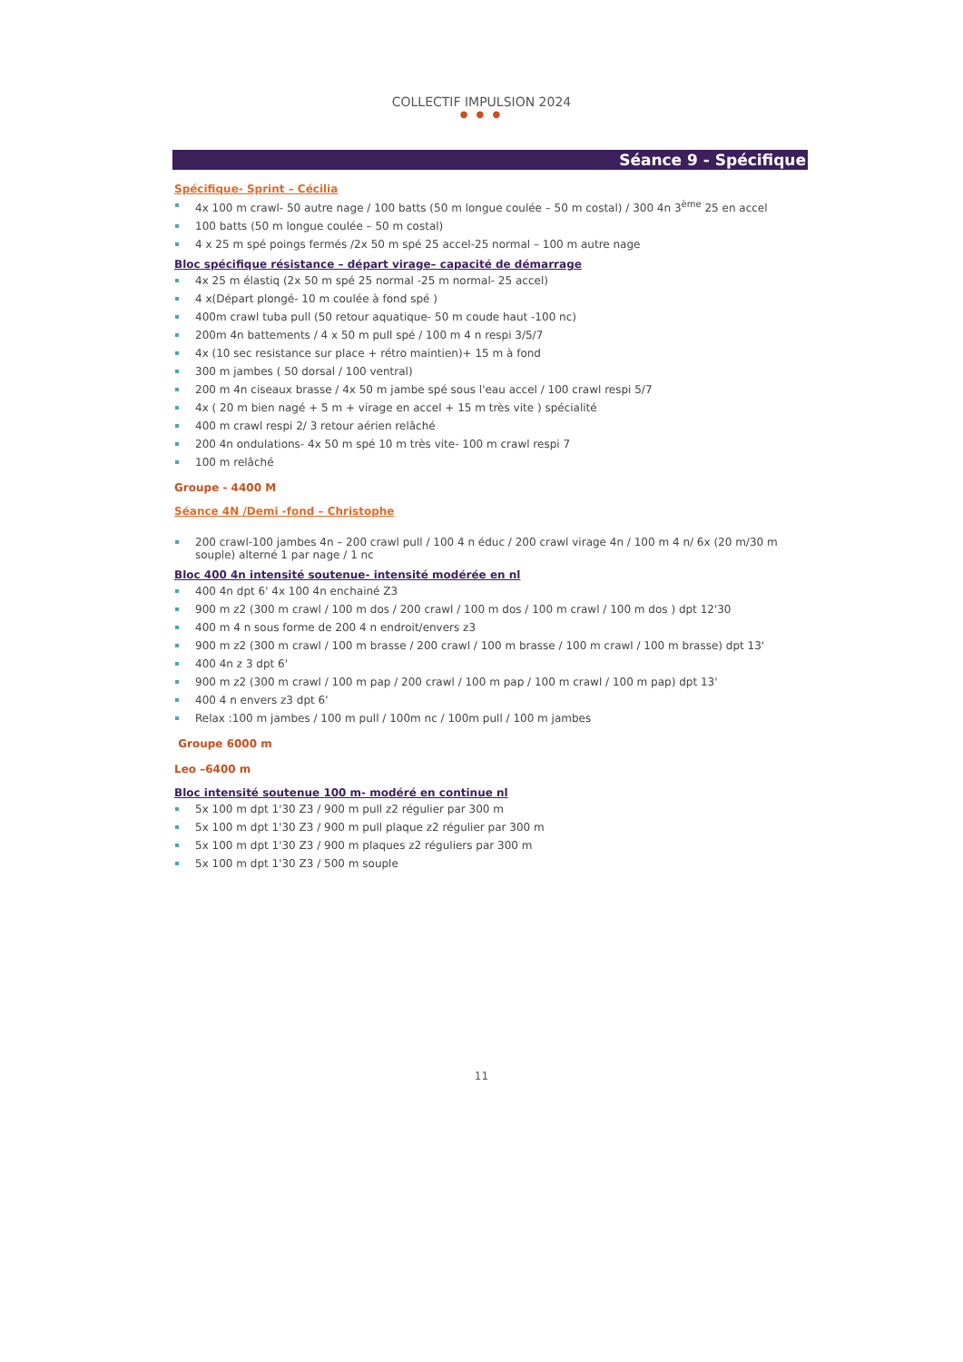COLLECTIF IMPULSION 2024
● ● ●
Séance 9 - Spécifique
Spécifique- Sprint – Cécilia
4x 100 m crawl- 50 autre nage / 100 batts (50 m longue coulée – 50 m costal) / 300 4n 3<sup>ème</sup> 25 en accel
100 batts (50 m longue coulée – 50 m costal)
4 x 25 m spé poings fermés /2x 50 m spé 25 accel-25 normal – 100 m autre nage
Bloc spécifique résistance – départ virage– capacité de démarrage
4x 25 m élastiq (2x 50 m spé 25 normal -25 m normal- 25 accel)
4 x(Départ plongé- 10 m coulée à fond spé )
400m crawl tuba pull (50 retour aquatique- 50 m coude haut -100 nc)
200m 4n battements / 4 x 50 m pull spé / 100 m 4 n respi 3/5/7
4x (10 sec resistance sur place + rétro maintien)+ 15 m à fond
300 m jambes ( 50 dorsal / 100 ventral)
200 m 4n ciseaux brasse / 4x 50 m jambe spé sous l'eau accel / 100 crawl respi 5/7
4x ( 20 m bien nagé + 5 m + virage en accel + 15 m très vite ) spécialité
400 m crawl respi 2/ 3 retour aérien relâché
200 4n ondulations- 4x 50 m spé 10 m très vite- 100 m crawl respi 7
100 m relâché
Groupe - 4400 M
Séance 4N /Demi -fond – Christophe
200 crawl-100 jambes 4n – 200 crawl pull / 100 4 n éduc / 200 crawl virage 4n / 100 m 4 n/ 6x (20 m/30 m souple) alterné 1 par nage / 1 nc
Bloc 400 4n intensité soutenue- intensité modérée en nl
400 4n dpt 6' 4x 100 4n enchainé Z3
900 m z2 (300 m crawl / 100 m dos / 200 crawl / 100 m dos / 100 m crawl / 100 m dos ) dpt 12'30
400 m 4 n sous forme de 200 4 n endroit/envers z3
900 m z2 (300 m crawl / 100 m brasse / 200 crawl / 100 m brasse / 100 m crawl / 100 m brasse) dpt 13'
400 4n z 3 dpt 6'
900 m z2 (300 m crawl / 100 m pap / 200 crawl / 100 m pap / 100 m crawl / 100 m pap) dpt 13'
400 4 n envers z3 dpt 6'
Relax :100 m jambes / 100 m pull / 100m nc / 100m pull / 100 m jambes
Groupe 6000 m
Leo –6400 m
Bloc intensité soutenue 100 m- modéré en continue nl
5x 100 m dpt 1'30 Z3 / 900 m pull z2 régulier par 300 m
5x 100 m dpt 1'30 Z3 / 900 m pull plaque z2 régulier par 300 m
5x 100 m dpt 1'30 Z3 / 900 m plaques z2 réguliers par 300 m
5x 100 m dpt 1'30 Z3 / 500 m souple
11